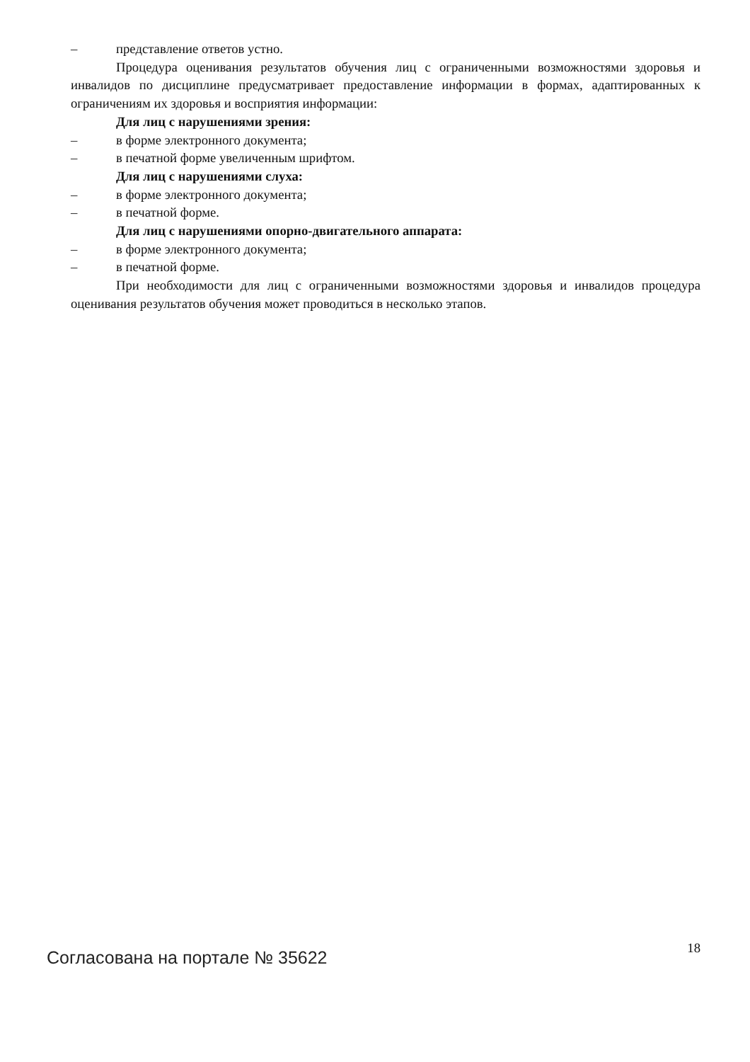– представление ответов устно.
Процедура оценивания результатов обучения лиц с ограниченными возможностями здоровья и инвалидов по дисциплине предусматривает предоставление информации в формах, адаптированных к ограничениям их здоровья и восприятия информации:
Для лиц с нарушениями зрения:
– в форме электронного документа;
– в печатной форме увеличенным шрифтом.
Для лиц с нарушениями слуха:
– в форме электронного документа;
– в печатной форме.
Для лиц с нарушениями опорно-двигательного аппарата:
– в форме электронного документа;
– в печатной форме.
При необходимости для лиц с ограниченными возможностями здоровья и инвалидов процедура оценивания результатов обучения может проводиться в несколько этапов.
Согласована на портале № 35622
18